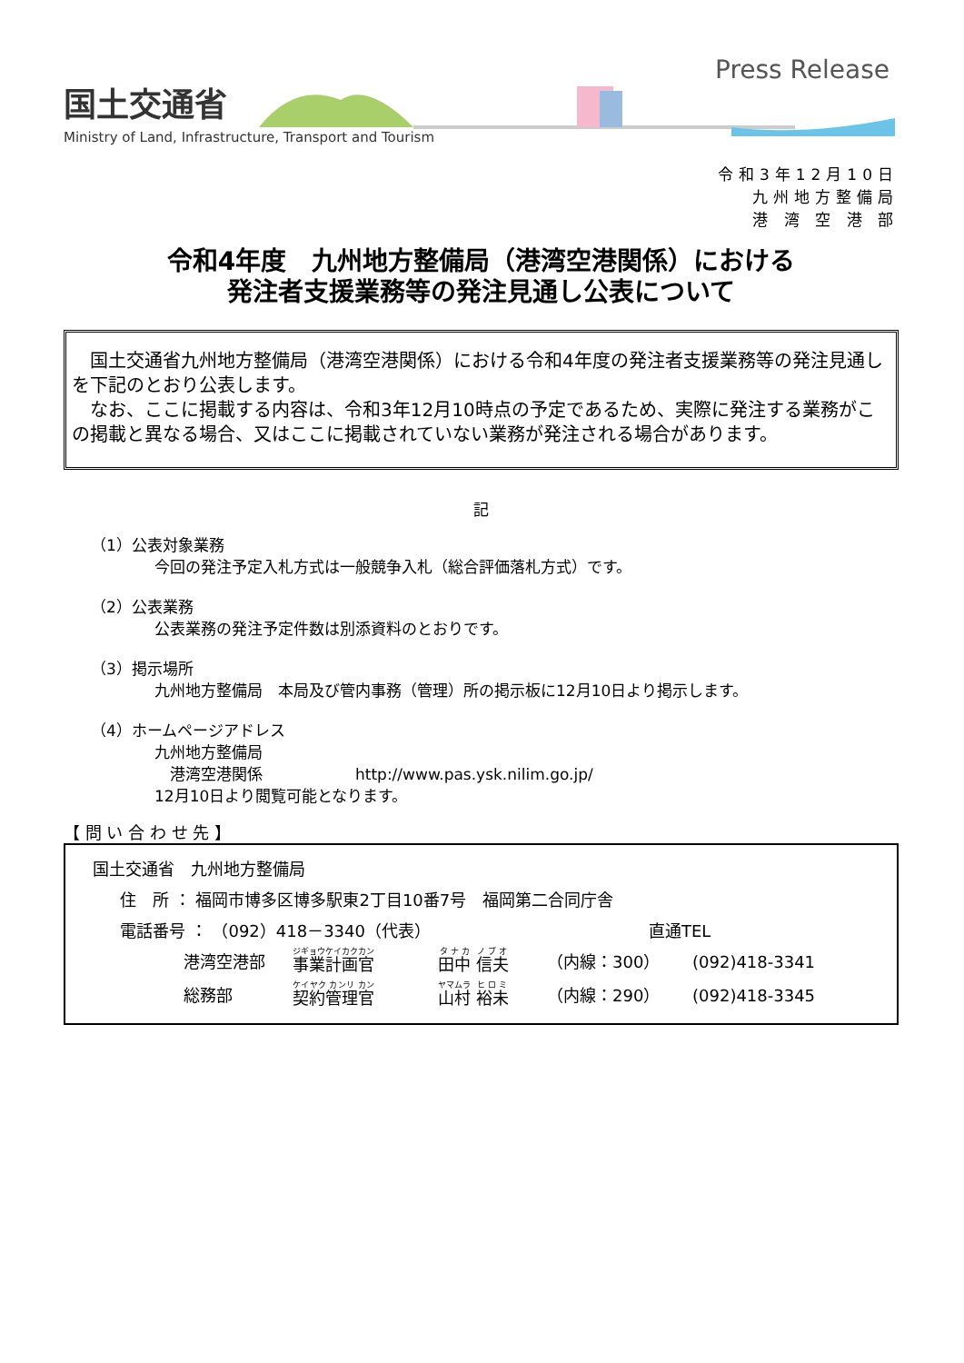国土交通省
Ministry of Land, Infrastructure, Transport and Tourism
Press Release
令和3年12月10日
九州地方整備局
港 湾 空 港 部
令和4年度　九州地方整備局（港湾空港関係）における
発注者支援業務等の発注見通し公表について
　国土交通省九州地方整備局（港湾空港関係）における令和4年度の発注者支援業務等の発注見通しを下記のとおり公表します。
　なお、ここに掲載する内容は、令和3年12月10時点の予定であるため、実際に発注する業務がこの掲載と異なる場合、又はここに掲載されていない業務が発注される場合があります。
記
（1）公表対象業務
今回の発注予定入札方式は一般競争入札（総合評価落札方式）です。
（2）公表業務
公表業務の発注予定件数は別添資料のとおりです。
（3）掲示場所
九州地方整備局　本局及び管内事務（管理）所の掲示板に12月10日より掲示します。
（4）ホームページアドレス
九州地方整備局
　港湾空港関係　　　　　　http://www.pas.ysk.nilim.go.jp/
12月10日より閲覧可能となります。
【 問 い 合 わ せ 先 】
国土交通省　九州地方整備局
住　所 ： 福岡市博多区博多駅東2丁目10番7号　福岡第二合同庁舎
電話番号 ： （092）418－3340（代表） 直通TEL
港湾空港部 事業計画官 田中 信夫 （内線：300） (092)418-3341
総務部 契約管理官 山村 裕未 （内線：290） (092)418-3345